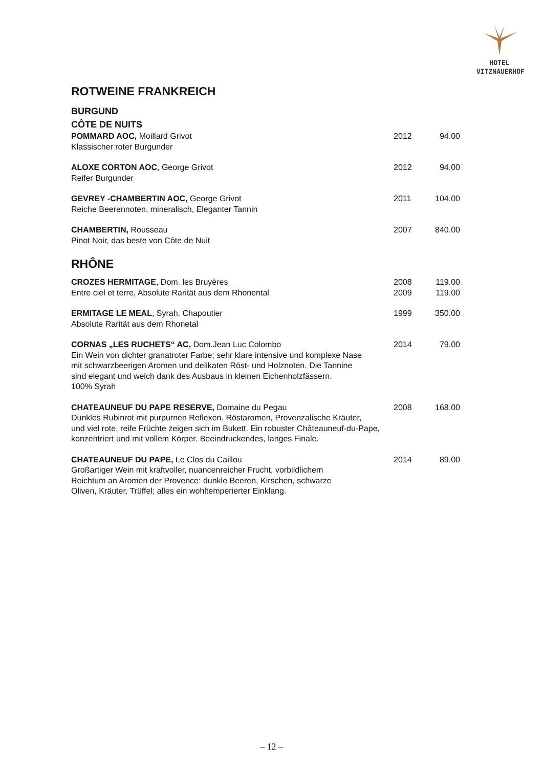HOTEL
VITZNAUERHOF
ROTWEINE FRANKREICH
BURGUND
CÔTE DE NUITS
| POMMARD AOC, Moillard Grivot Klassischer roter Burgunder | 2012 | 94.00 |
| ALOXE CORTON AOC , George Grivot Reifer Burgunder | 2012 | 94.00 |
| GEVREY -CHAMBERTIN AOC, George Grivot Reiche Beerennoten, mineralisch, Eleganter Tannin | 2011 | 104.00 |
| CHAMBERTIN, Rousseau Pinot Noir, das beste von Côte de Nuit | 2007 | 840.00 |
RHÔNE
| CROZES HERMITAGE , Dom. les Bruyères Entre ciel et terre, Absolute Rarität aus dem Rhonental | 2008 2009 | 119.00 119.00 |
| ERMITAGE LE MEAL , Syrah, Chapoutier Absolute Rarität aus dem Rhonetal | 1999 | 350.00 |
| CORNAS „LES RUCHETS“ AC, Dom.Jean Luc Colombo Ein Wein von dichter granatroter Farbe; sehr klare intensive und komplexe Nase mit schwarzbeerigen Aromen und delikaten Röst- und Holznoten. Die Tannine sind elegant und weich dank des Ausbaus in kleinen Eichenholzfässern. 100% Syrah | 2014 | 79.00 |
| CHATEAUNEUF DU PAPE RESERVE, Domaine du Pegau Dunkles Rubinrot mit purpurnen Reflexen. Röstaromen, Provenzalische Kräuter, und viel rote, reife Früchte zeigen sich im Bukett. Ein robuster Châteauneuf-du-Pape, konzentriert und mit vollem Körper. Beeindruckendes, langes Finale. | 2008 | 168.00 |
| CHATEAUNEUF DU PAPE, Le Clos du Caillou Großartiger Wein mit kraftvoller, nuancenreicher Frucht, vorbildlichem Reichtum an Aromen der Provence: dunkle Beeren, Kirschen, schwarze Oliven, Kräuter, Trüffel; alles ein wohltemperierter Einklang. | 2014 | 89.00 |
– 12 –